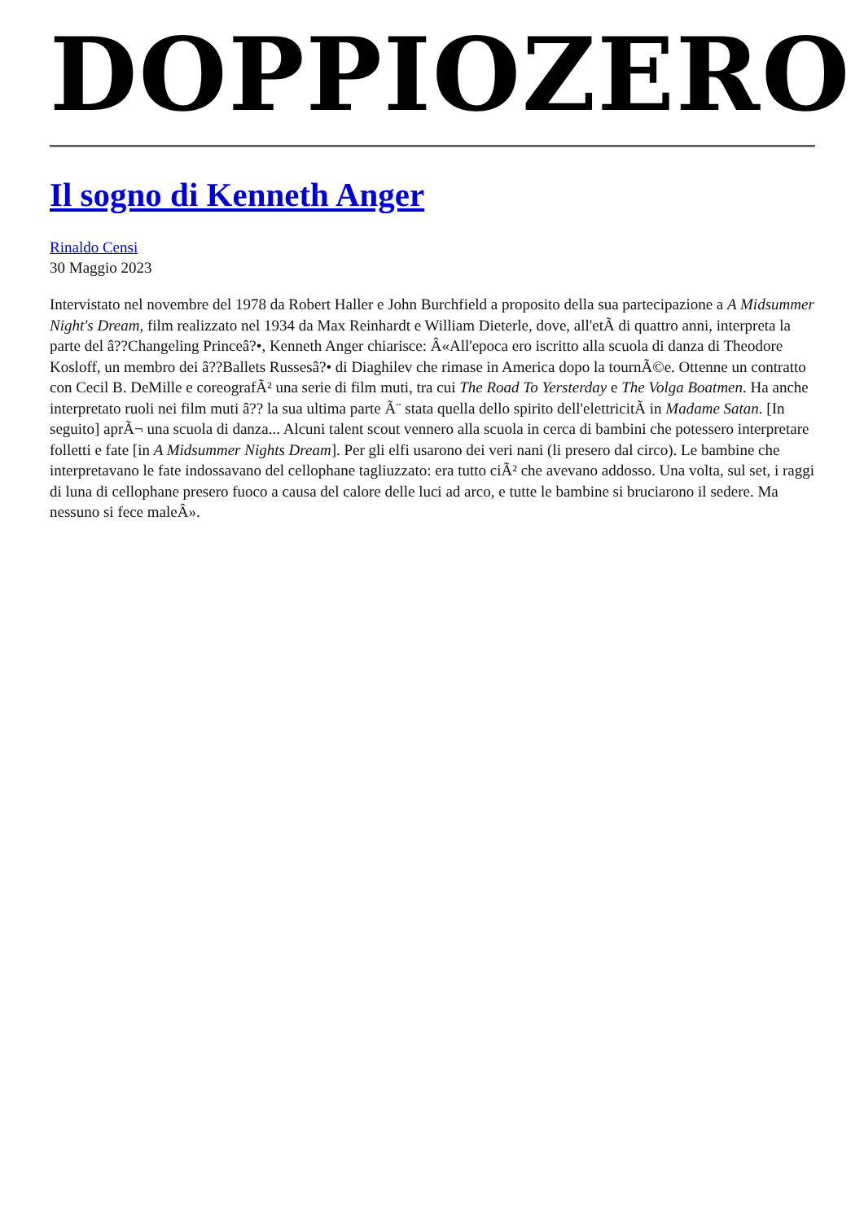DOPPIOZERO
Il sogno di Kenneth Anger
Rinaldo Censi
30 Maggio 2023
Intervistato nel novembre del 1978 da Robert Haller e John Burchfield a proposito della sua partecipazione a A Midsummer Night's Dream, film realizzato nel 1934 da Max Reinhardt e William Dieterle, dove, all'etÃ di quattro anni, interpreta la parte del â??Changeling Princeâ?•, Kenneth Anger chiarisce: Â«All'epoca ero iscritto alla scuola di danza di Theodore Kosloff, un membro dei â??Ballets Russesâ?• di Diaghilev che rimase in America dopo la tournÃ©e. Ottenne un contratto con Cecil B. DeMille e coreografÃ² una serie di film muti, tra cui The Road To Yersterday e The Volga Boatmen. Ha anche interpretato ruoli nei film muti â?? la sua ultima parte Ã¨ stata quella dello spirito dell'elettricitÃ in Madame Satan. [In seguito] aprÃ¬ una scuola di danza... Alcuni talent scout vennero alla scuola in cerca di bambini che potessero interpretare folletti e fate [in A Midsummer Nights Dream]. Per gli elfi usarono dei veri nani (li presero dal circo). Le bambine che interpretavano le fate indossavano del cellophane tagliuzzato: era tutto ciÃ² che avevano addosso. Una volta, sul set, i raggi di luna di cellophane presero fuoco a causa del calore delle luci ad arco, e tutte le bambine si bruciarono il sedere. Ma nessuno si fece maleÂ».